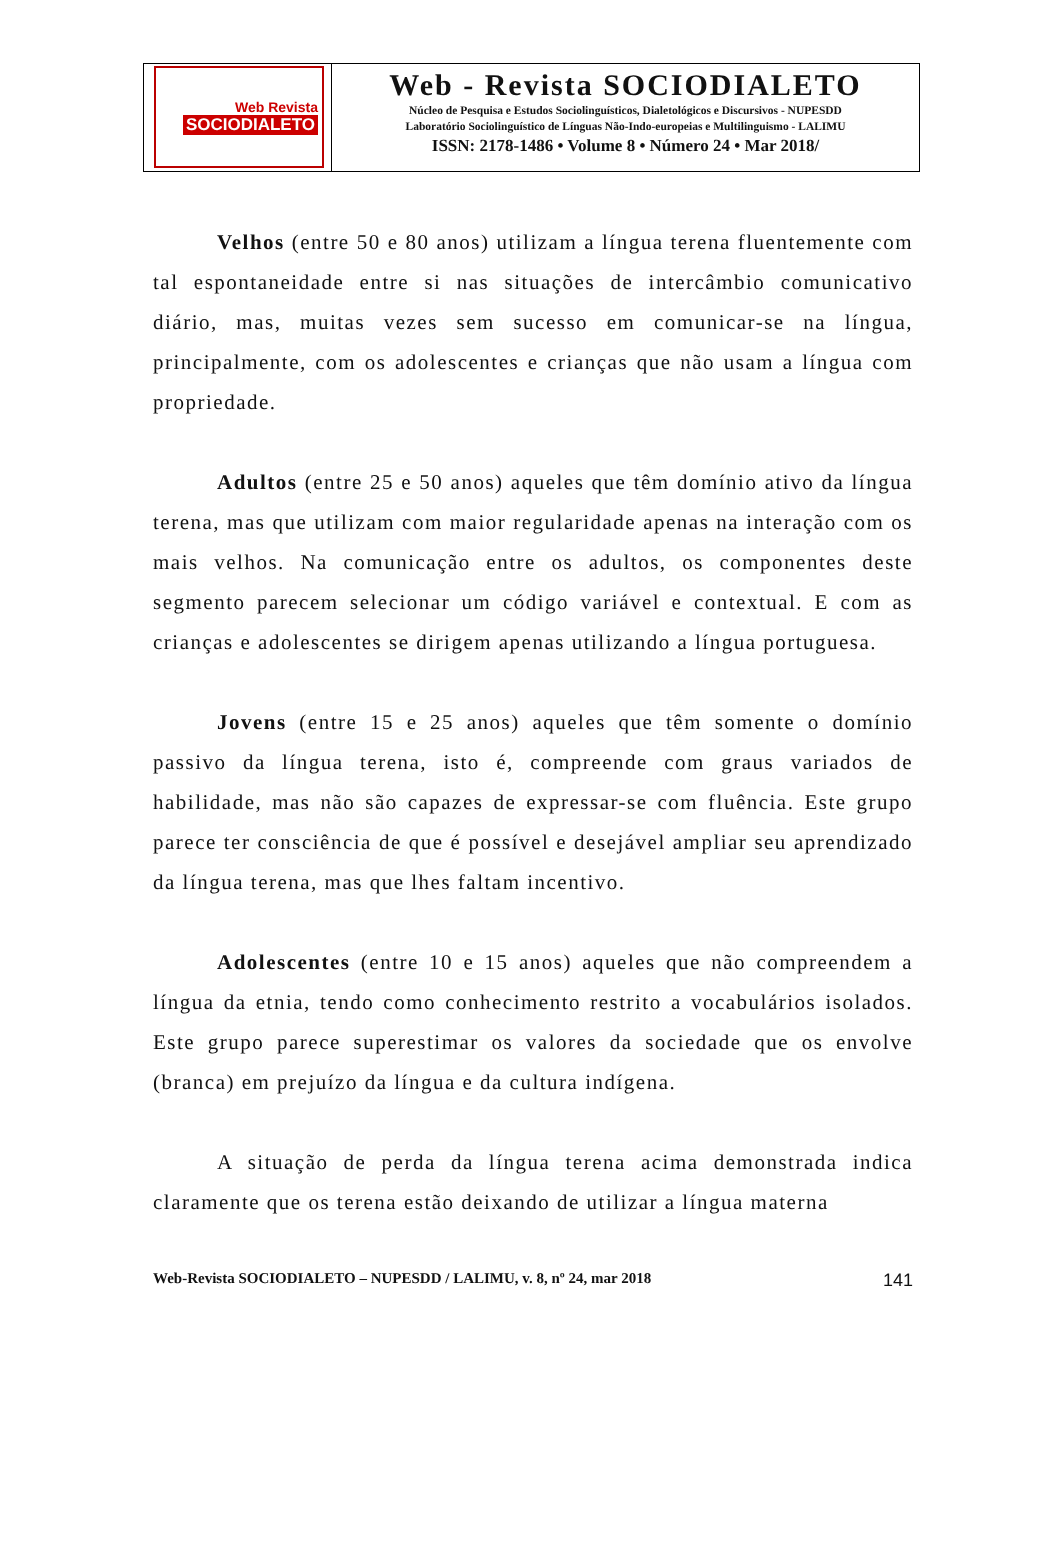Web Revista
SOCIODIALETO
Web - Revista SOCIODIALETO
Núcleo de Pesquisa e Estudos Sociolinguísticos, Dialetológicos e Discursivos - NUPESDD
Laboratório Sociolinguístico de Línguas Não-Indo-europeias e Multilinguismo - LALIMU
ISSN: 2178-1486 • Volume 8 • Número 24 • Mar 2018/
Velhos (entre 50 e 80 anos) utilizam a língua terena fluentemente com tal espontaneidade entre si nas situações de intercâmbio comunicativo diário, mas, muitas vezes sem sucesso em comunicar-se na língua, principalmente, com os adolescentes e crianças que não usam a língua com propriedade.
Adultos (entre 25 e 50 anos) aqueles que têm domínio ativo da língua terena, mas que utilizam com maior regularidade apenas na interação com os mais velhos. Na comunicação entre os adultos, os componentes deste segmento parecem selecionar um código variável e contextual. E com as crianças e adolescentes se dirigem apenas utilizando a língua portuguesa.
Jovens (entre 15 e 25 anos) aqueles que têm somente o domínio passivo da língua terena, isto é, compreende com graus variados de habilidade, mas não são capazes de expressar-se com fluência. Este grupo parece ter consciência de que é possível e desejável ampliar seu aprendizado da língua terena, mas que lhes faltam incentivo.
Adolescentes (entre 10 e 15 anos) aqueles que não compreendem a língua da etnia, tendo como conhecimento restrito a vocabulários isolados. Este grupo parece superestimar os valores da sociedade que os envolve (branca) em prejuízo da língua e da cultura indígena.
A situação de perda da língua terena acima demonstrada indica claramente que os terena estão deixando de utilizar a língua materna
Web-Revista SOCIODIALETO – NUPESDD / LALIMU, v. 8, nº 24, mar 2018 141